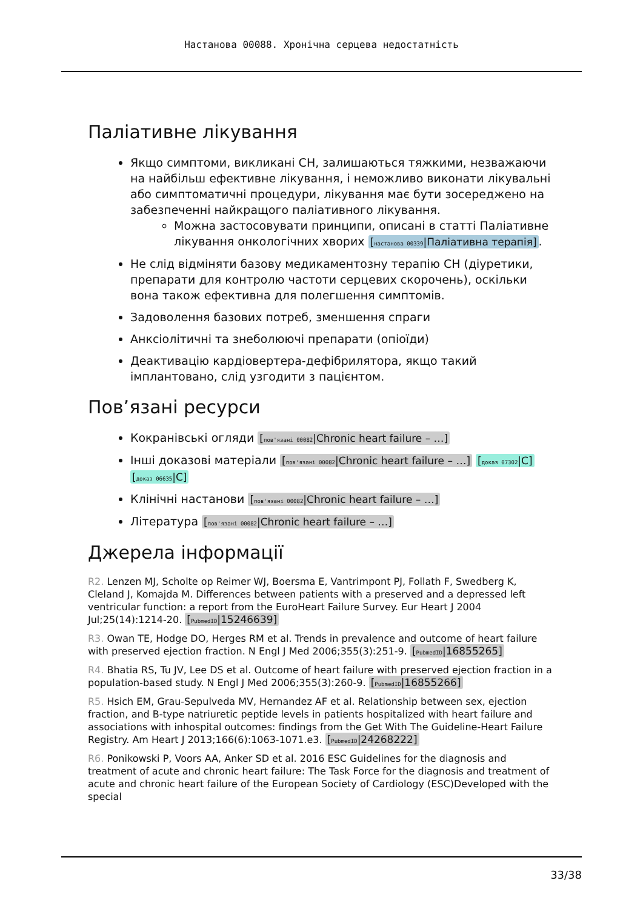Настанова 00088. Хронічна серцева недостатність
Паліативне лікування
Якщо симптоми, викликані СН, залишаються тяжкими, незважаючи на найбільш ефективне лікування, і неможливо виконати лікувальні або симптоматичні процедури, лікування має бути зосереджено на забезпеченні найкращого паліативного лікування.
Можна застосовувати принципи, описані в статті Паліативне лікування онкологічних хворих [настанова 00339|Паліативна терапія].
Не слід відміняти базову медикаментозну терапію СН (діуретики, препарати для контролю частоти серцевих скорочень), оскільки вона також ефективна для полегшення симптомів.
Задоволення базових потреб, зменшення спраги
Анксіолітичні та знеболюючі препарати (опіоїди)
Деактивацію кардіовертера-дефібрилятора, якщо такий імплантовано, слід узгодити з пацієнтом.
Пов’язані ресурси
Кокранівські огляди [пов'язані 00082|Chronic heart failure – …]
Інші доказові матеріали [пов'язані 00082|Chronic heart failure – …] [доказ 07302|C] [доказ 06635|C]
Клінічні настанови [пов'язані 00082|Chronic heart failure – …]
Література [пов'язані 00082|Chronic heart failure – …]
Джерела інформації
R2. Lenzen MJ, Scholte op Reimer WJ, Boersma E, Vantrimpont PJ, Follath F, Swedberg K, Cleland J, Komajda M. Differences between patients with a preserved and a depressed left ventricular function: a report from the EuroHeart Failure Survey. Eur Heart J 2004 Jul;25(14):1214-20. [PubmedID|15246639]
R3. Owan TE, Hodge DO, Herges RM et al. Trends in prevalence and outcome of heart failure with preserved ejection fraction. N Engl J Med 2006;355(3):251-9. [PubmedID|16855265]
R4. Bhatia RS, Tu JV, Lee DS et al. Outcome of heart failure with preserved ejection fraction in a population-based study. N Engl J Med 2006;355(3):260-9. [PubmedID|16855266]
R5. Hsich EM, Grau-Sepulveda MV, Hernandez AF et al. Relationship between sex, ejection fraction, and B-type natriuretic peptide levels in patients hospitalized with heart failure and associations with inhospital outcomes: findings from the Get With The Guideline-Heart Failure Registry. Am Heart J 2013;166(6):1063-1071.e3. [PubmedID|24268222]
R6. Ponikowski P, Voors AA, Anker SD et al. 2016 ESC Guidelines for the diagnosis and treatment of acute and chronic heart failure: The Task Force for the diagnosis and treatment of acute and chronic heart failure of the European Society of Cardiology (ESC)Developed with the special
33/38